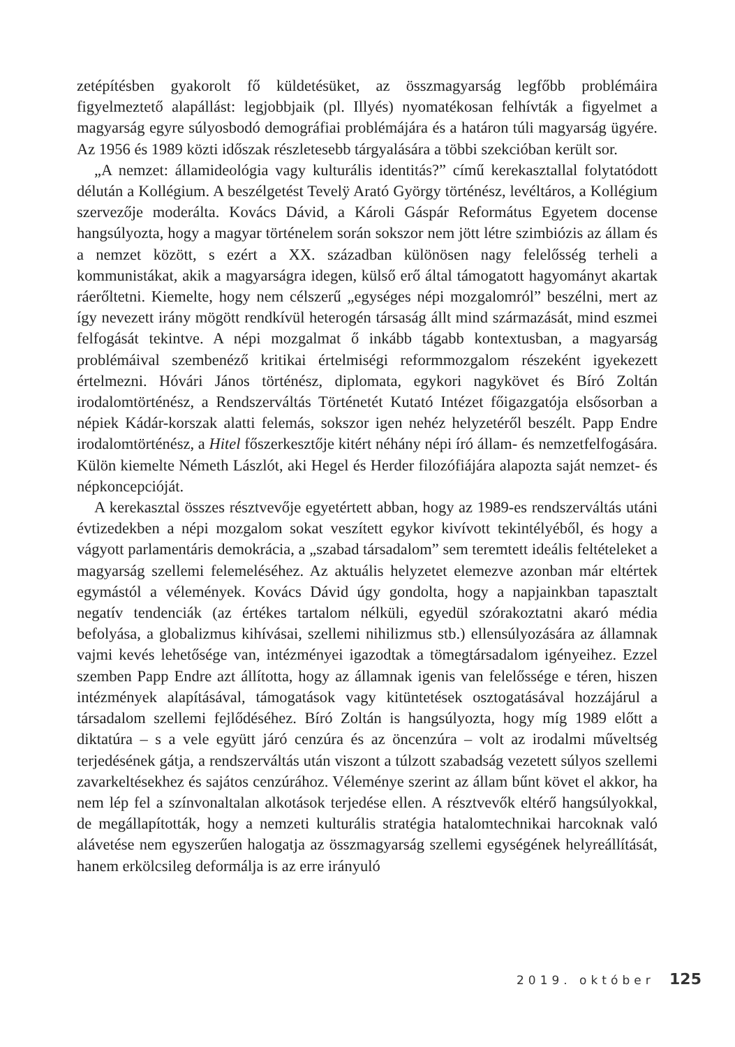zetépítésben gyakorolt fő küldetésüket, az összmagyarság legfőbb problémáira figyelmeztető alapállást: legjobbjaik (pl. Illyés) nyomatékosan felhívták a figyelmet a magyarság egyre súlyosbodó demográfiai problémájára és a határon túli magyarság ügyére. Az 1956 és 1989 közti időszak részletesebb tárgyalására a többi szekcióban került sor.
„A nemzet: államideológia vagy kulturális identitás?” című kerekasztallal folytatódott délután a Kollégium. A beszélgetést Tevelÿ Arató György történész, levéltáros, a Kollégium szervezője moderálta. Kovács Dávid, a Károli Gáspár Református Egyetem docense hangsúlyozta, hogy a magyar történelem során sokszor nem jött létre szimbiózis az állam és a nemzet között, s ezért a XX. században különösen nagy felelősség terheli a kommunistákat, akik a magyarságra idegen, külső erő által támogatott hagyományt akartak ráerőltetni. Kiemelte, hogy nem célszerű „egységes népi mozgalomról” beszélni, mert az így nevezett irány mögött rendkívül heterogén társaság állt mind származását, mind eszmei felfogását tekintve. A népi mozgalmat ő inkább tágabb kontextusban, a magyarság problémáival szembenéző kritikai értelmiségi reformmozgalom részeként igyekezett értelmezni. Hóvári János történész, diplomata, egykori nagykövet és Bíró Zoltán irodalomtörténész, a Rendszerváltás Történetét Kutató Intézet főigazgatója elsősorban a népiek Kádár-korszak alatti felemás, sokszor igen nehéz helyzetéről beszélt. Papp Endre irodalomtörténész, a Hitel főszerkesztője kitért néhány népi író állam- és nemzetfelfogására. Külön kiemelte Németh Lászlót, aki Hegel és Herder filozófiájára alapozta saját nemzet- és népkoncepcióját.
A kerekasztal összes résztvevője egyetértett abban, hogy az 1989-es rendszerváltás utáni évtizedekben a népi mozgalom sokat veszített egykor kivívott tekintélyéből, és hogy a vágyott parlamentáris demokrácia, a „szabad társadalom” sem teremtett ideális feltételeket a magyarság szellemi felemeléséhez. Az aktuális helyzetet elemezve azonban már eltértek egymástól a vélemények. Kovács Dávid úgy gondolta, hogy a napjainkban tapasztalt negatív tendenciák (az értékes tartalom nélküli, egyedül szórakoztatni akaró média befolyása, a globalizmus kihívásai, szellemi nihilizmus stb.) ellensúlyozására az államnak vajmi kevés lehetősége van, intézményei igazodtak a tömegtársadalom igényeihez. Ezzel szemben Papp Endre azt állította, hogy az államnak igenis van felelőssége e téren, hiszen intézmények alapításával, támogatások vagy kitüntetések osztogatásával hozzájárul a társadalom szellemi fejlődéséhez. Bíró Zoltán is hangsúlyozta, hogy míg 1989 előtt a diktatúra – s a vele együtt járó cenzúra és az öncenzúra – volt az irodalmi műveltség terjedésének gátja, a rendszerváltás után viszont a túlzott szabadság vezetett súlyos szellemi zavarkeltésekhez és sajátos cenzúrához. Véleménye szerint az állam bűnt követ el akkor, ha nem lép fel a színvonaltalan alkotások terjedése ellen. A résztvevők eltérő hangsúlyokkal, de megállapították, hogy a nemzeti kulturális stratégia hatalomtechnikai harcoknak való alávetése nem egyszerűen halogatja az összmagyarság szellemi egységének helyreállítását, hanem erkölcsileg deformálja is az erre irányuló
2019. október 125